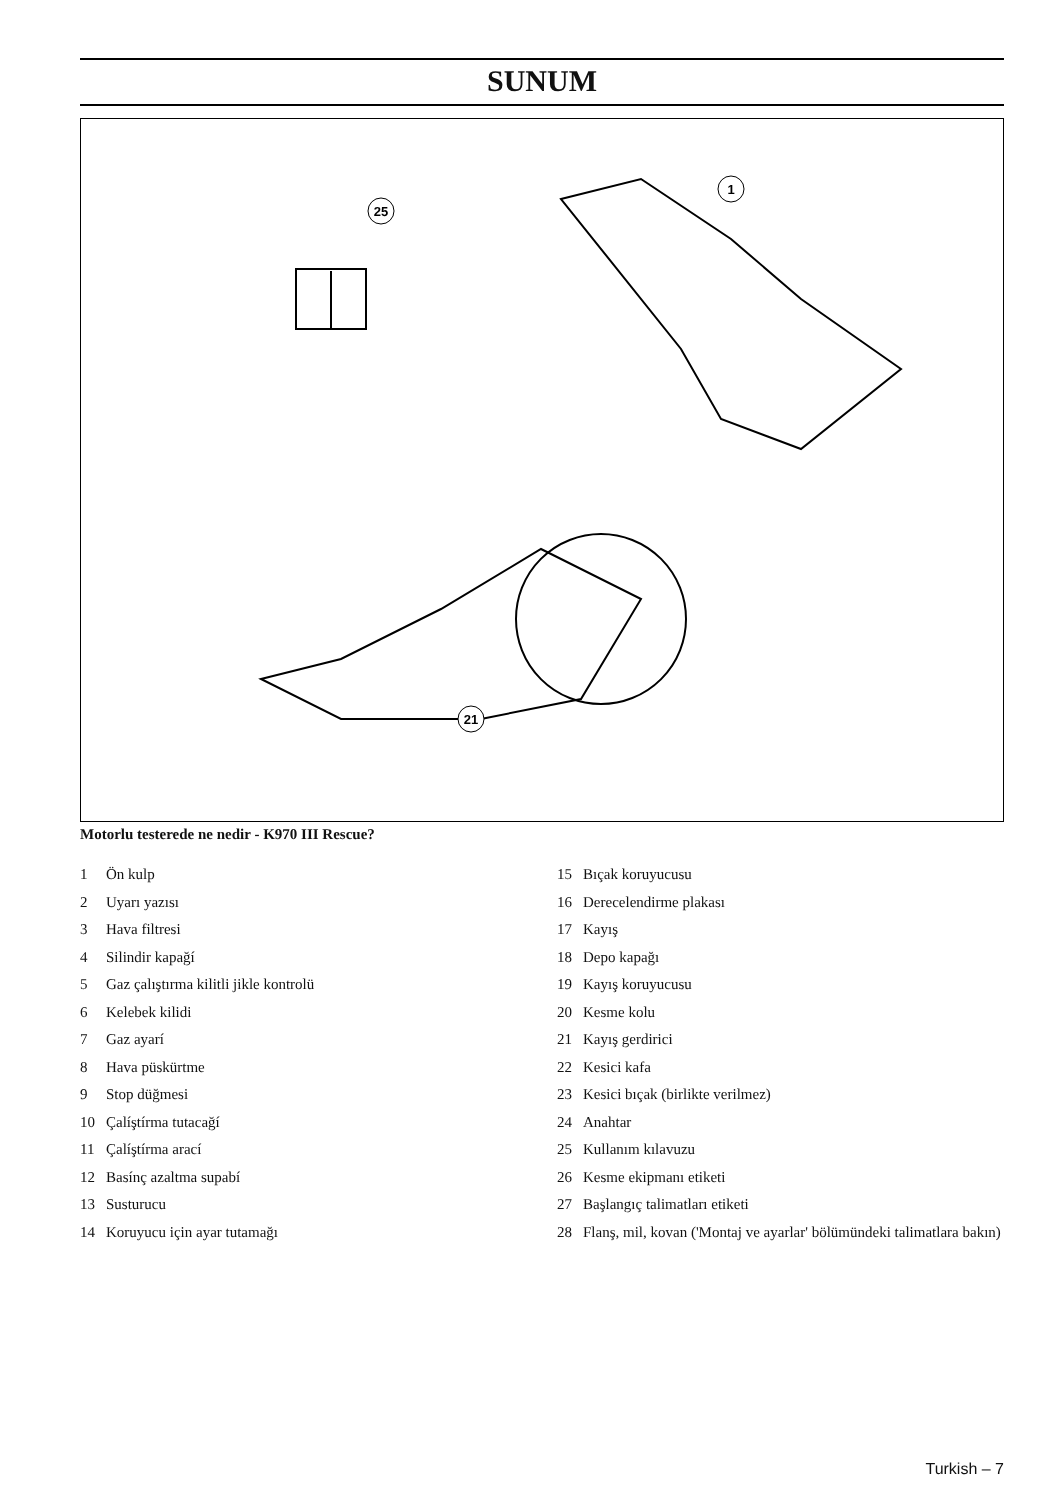SUNUM
1
25
21
Motorlu testerede ne nedir - K970 III Rescue?
1 Ön kulp
2 Uyarı yazısı
3 Hava filtresi
4 Silindir kapağí
5 Gaz çalıştırma kilitli jikle kontrolü
6 Kelebek kilidi
7 Gaz ayarí
8 Hava püskürtme
9 Stop düğmesi
10 Çalíştírma tutacağí
11 Çalíştírma arací
12 Basínç azaltma supabí
13 Susturucu
14 Koruyucu için ayar tutamağı
15 Bıçak koruyucusu
16 Derecelendirme plakası
17 Kayış
18 Depo kapağı
19 Kayış koruyucusu
20 Kesme kolu
21 Kayış gerdirici
22 Kesici kafa
23 Kesici bıçak (birlikte verilmez)
24 Anahtar
25 Kullanım kılavuzu
26 Kesme ekipmanı etiketi
27 Başlangıç talimatları etiketi
28 Flanş, mil, kovan ('Montaj ve ayarlar' bölümündeki talimatlara bakın)
Turkish – 7